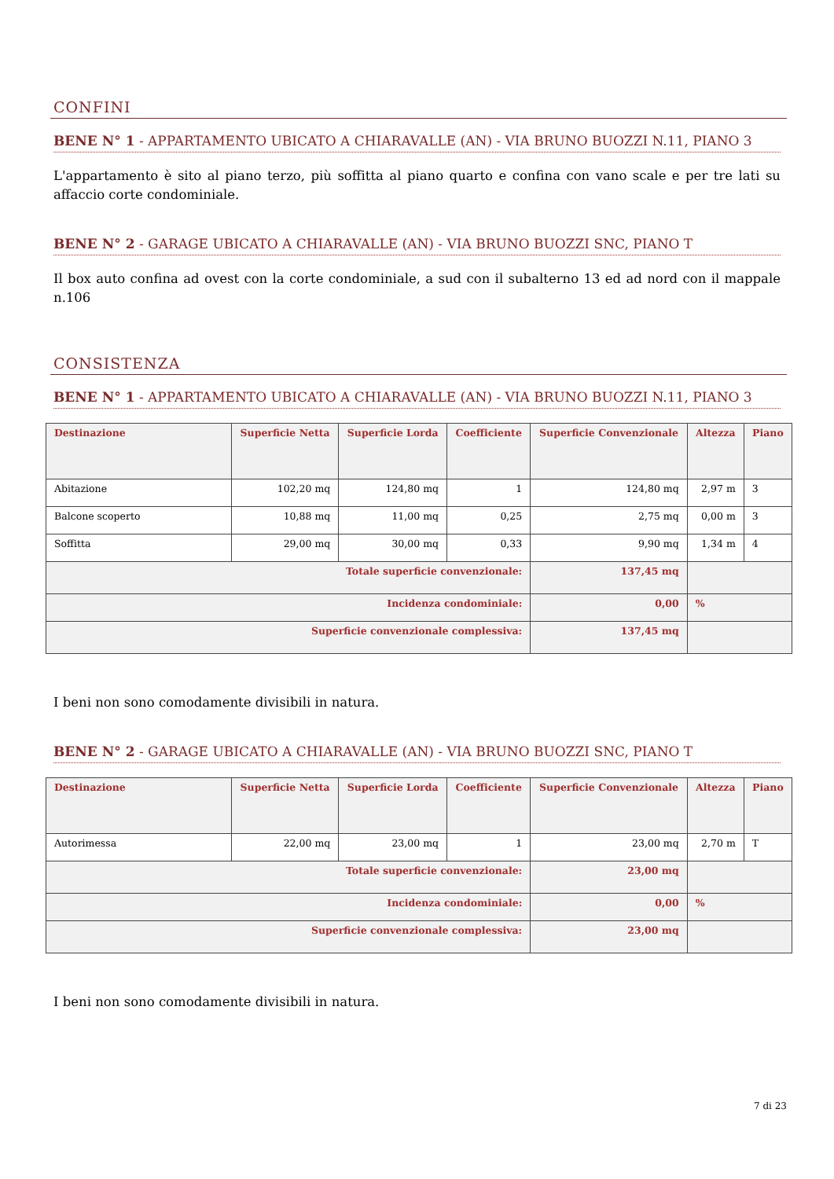CONFINI
BENE N° 1 - APPARTAMENTO UBICATO A CHIARAVALLE (AN) - VIA BRUNO BUOZZI N.11, PIANO 3
L'appartamento è sito al piano terzo, più soffitta al piano quarto e confina con vano scale e per tre lati su affaccio corte condominiale.
BENE N° 2 - GARAGE UBICATO A CHIARAVALLE (AN) - VIA BRUNO BUOZZI SNC, PIANO T
Il box auto confina ad ovest con la corte condominiale, a sud con il subalterno 13 ed ad nord con il mappale n.106
CONSISTENZA
BENE N° 1 - APPARTAMENTO UBICATO A CHIARAVALLE (AN) - VIA BRUNO BUOZZI N.11, PIANO 3
| Destinazione | Superficie Netta | Superficie Lorda | Coefficiente | Superficie Convenzionale | Altezza | Piano |
| --- | --- | --- | --- | --- | --- | --- |
| Abitazione | 102,20 mq | 124,80 mq | 1 | 124,80 mq | 2,97 m | 3 |
| Balcone scoperto | 10,88 mq | 11,00 mq | 0,25 | 2,75 mq | 0,00 m | 3 |
| Soffitta | 29,00 mq | 30,00 mq | 0,33 | 9,90 mq | 1,34 m | 4 |
| Totale superficie convenzionale: | | | | 137,45 mq | | |
| Incidenza condominiale: | | | | 0,00 | % | |
| Superficie convenzionale complessiva: | | | | 137,45 mq | | |
I beni non sono comodamente divisibili in natura.
BENE N° 2 - GARAGE UBICATO A CHIARAVALLE (AN) - VIA BRUNO BUOZZI SNC, PIANO T
| Destinazione | Superficie Netta | Superficie Lorda | Coefficiente | Superficie Convenzionale | Altezza | Piano |
| --- | --- | --- | --- | --- | --- | --- |
| Autorimessa | 22,00 mq | 23,00 mq | 1 | 23,00 mq | 2,70 m | T |
| Totale superficie convenzionale: | | | | 23,00 mq | | |
| Incidenza condominiale: | | | | 0,00 | % | |
| Superficie convenzionale complessiva: | | | | 23,00 mq | | |
I beni non sono comodamente divisibili in natura.
7 di 23